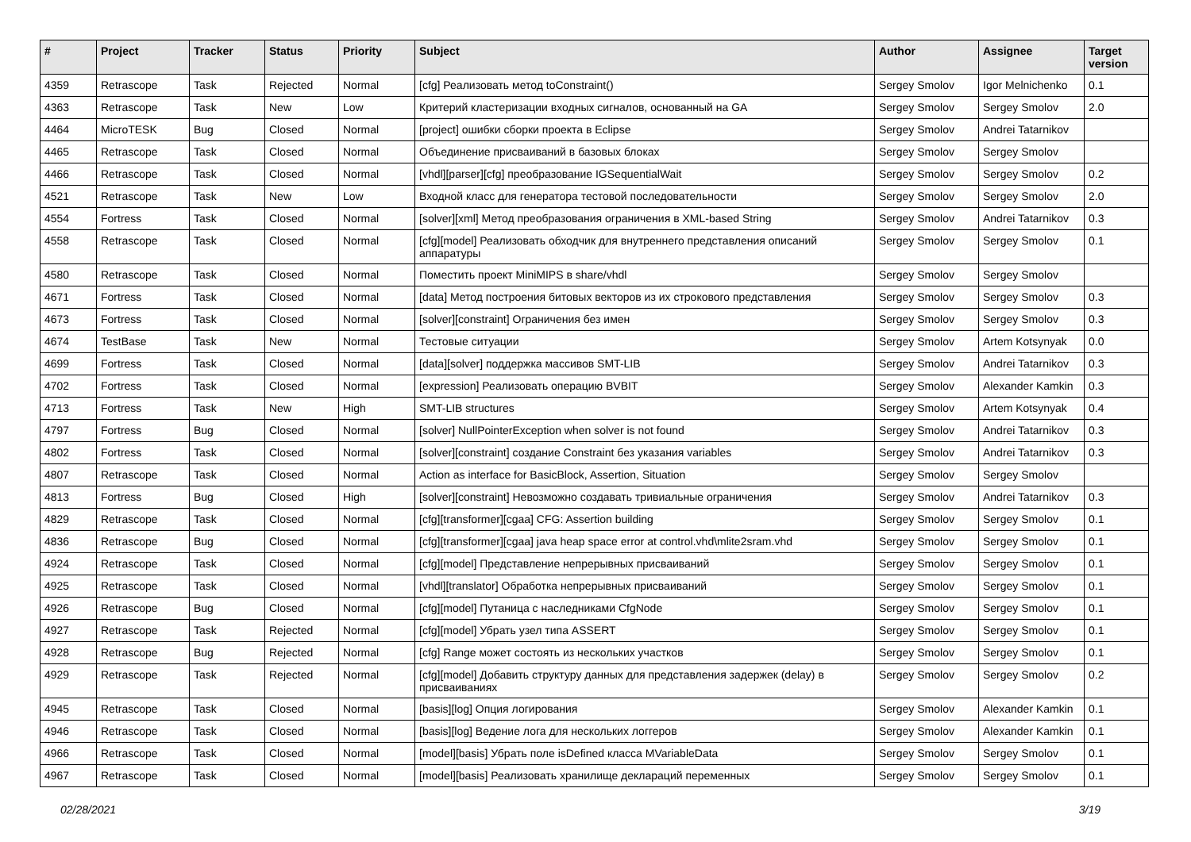| # | Project | Tracker | Status | Priority | Subject | Author | Assignee | Target version |
| --- | --- | --- | --- | --- | --- | --- | --- | --- |
| 4359 | Retrascope | Task | Rejected | Normal | [cfg] Реализовать метод toConstraint() | Sergey Smolov | Igor Melnichenko | 0.1 |
| 4363 | Retrascope | Task | New | Low | Критерий кластеризации входных сигналов, основанный на GA | Sergey Smolov | Sergey Smolov | 2.0 |
| 4464 | MicroTESK | Bug | Closed | Normal | [project] ошибки сборки проекта в Eclipse | Sergey Smolov | Andrei Tatarnikov | |
| 4465 | Retrascope | Task | Closed | Normal | Объединение присваиваний в базовых блоках | Sergey Smolov | Sergey Smolov | |
| 4466 | Retrascope | Task | Closed | Normal | [vhdl][parser][cfg] преобразование IGSequentialWait | Sergey Smolov | Sergey Smolov | 0.2 |
| 4521 | Retrascope | Task | New | Low | Входной класс для генератора тестовой последовательности | Sergey Smolov | Sergey Smolov | 2.0 |
| 4554 | Fortress | Task | Closed | Normal | [solver][xml] Метод преобразования ограничения в XML-based String | Sergey Smolov | Andrei Tatarnikov | 0.3 |
| 4558 | Retrascope | Task | Closed | Normal | [cfg][model] Реализовать обходчик для внутреннего представления описаний аппаратуры | Sergey Smolov | Sergey Smolov | 0.1 |
| 4580 | Retrascope | Task | Closed | Normal | Поместить проект MiniMIPS в share/vhdl | Sergey Smolov | Sergey Smolov | |
| 4671 | Fortress | Task | Closed | Normal | [data] Метод построения битовых векторов из их строкового представления | Sergey Smolov | Sergey Smolov | 0.3 |
| 4673 | Fortress | Task | Closed | Normal | [solver][constraint] Ограничения без имен | Sergey Smolov | Sergey Smolov | 0.3 |
| 4674 | TestBase | Task | New | Normal | Тестовые ситуации | Sergey Smolov | Artem Kotsynyak | 0.0 |
| 4699 | Fortress | Task | Closed | Normal | [data][solver] поддержка массивов SMT-LIB | Sergey Smolov | Andrei Tatarnikov | 0.3 |
| 4702 | Fortress | Task | Closed | Normal | [expression] Реализовать операцию BVBIT | Sergey Smolov | Alexander Kamkin | 0.3 |
| 4713 | Fortress | Task | New | High | SMT-LIB structures | Sergey Smolov | Artem Kotsynyak | 0.4 |
| 4797 | Fortress | Bug | Closed | Normal | [solver] NullPointerException when solver is not found | Sergey Smolov | Andrei Tatarnikov | 0.3 |
| 4802 | Fortress | Task | Closed | Normal | [solver][constraint] создание Constraint без указания variables | Sergey Smolov | Andrei Tatarnikov | 0.3 |
| 4807 | Retrascope | Task | Closed | Normal | Action as interface for BasicBlock, Assertion, Situation | Sergey Smolov | Sergey Smolov | |
| 4813 | Fortress | Bug | Closed | High | [solver][constraint] Невозможно создавать тривиальные ограничения | Sergey Smolov | Andrei Tatarnikov | 0.3 |
| 4829 | Retrascope | Task | Closed | Normal | [cfg][transformer][cgaa] CFG: Assertion building | Sergey Smolov | Sergey Smolov | 0.1 |
| 4836 | Retrascope | Bug | Closed | Normal | [cfg][transformer][cgaa] java heap space error at control.vhd\mlite2sram.vhd | Sergey Smolov | Sergey Smolov | 0.1 |
| 4924 | Retrascope | Task | Closed | Normal | [cfg][model] Представление непрерывных присваиваний | Sergey Smolov | Sergey Smolov | 0.1 |
| 4925 | Retrascope | Task | Closed | Normal | [vhdl][translator] Обработка непрерывных присваиваний | Sergey Smolov | Sergey Smolov | 0.1 |
| 4926 | Retrascope | Bug | Closed | Normal | [cfg][model] Путаница с наследниками CfgNode | Sergey Smolov | Sergey Smolov | 0.1 |
| 4927 | Retrascope | Task | Rejected | Normal | [cfg][model] Убрать узел типа ASSERT | Sergey Smolov | Sergey Smolov | 0.1 |
| 4928 | Retrascope | Bug | Rejected | Normal | [cfg] Range может состоять из нескольких участков | Sergey Smolov | Sergey Smolov | 0.1 |
| 4929 | Retrascope | Task | Rejected | Normal | [cfg][model] Добавить структуру данных для представления задержек (delay) в присваиваниях | Sergey Smolov | Sergey Smolov | 0.2 |
| 4945 | Retrascope | Task | Closed | Normal | [basis][log] Опция логирования | Sergey Smolov | Alexander Kamkin | 0.1 |
| 4946 | Retrascope | Task | Closed | Normal | [basis][log] Ведение лога для нескольких логгеров | Sergey Smolov | Alexander Kamkin | 0.1 |
| 4966 | Retrascope | Task | Closed | Normal | [model][basis] Убрать поле isDefined класса MVariableData | Sergey Smolov | Sergey Smolov | 0.1 |
| 4967 | Retrascope | Task | Closed | Normal | [model][basis] Реализовать хранилище деклараций переменных | Sergey Smolov | Sergey Smolov | 0.1 |
02/28/2021 3/19